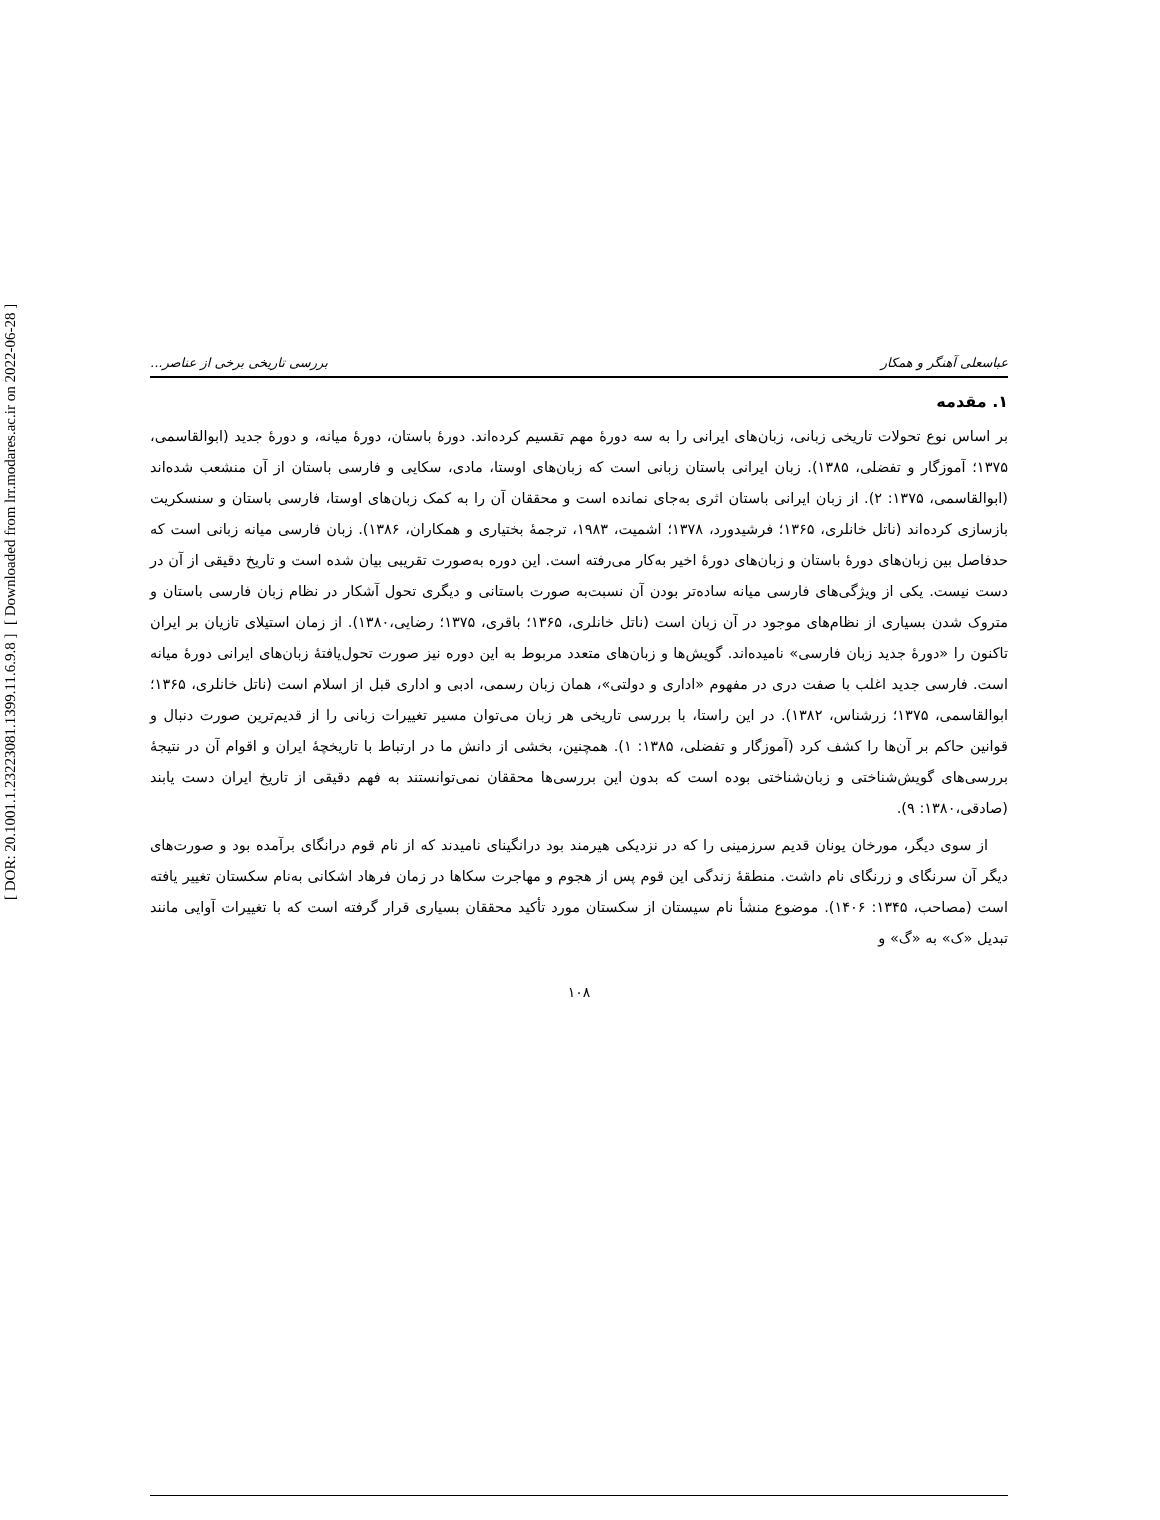[ DOR: 20.1001.1.23223081.1399.11.6.9.8 ]
[ Downloaded from lrr.modares.ac.ir on 2022-06-28 ]
عباسعلی آهنگر و همکار بررسی تاریخی برخی از عناصر...
۱. مقدمه
بر اساس نوع تحولات تاریخی زبانی، زبان‌های ایرانی را به سه دورهٔ مهم تقسیم کرده‌اند. دورهٔ باستان، دورهٔ میانه، و دورهٔ جدید (ابوالقاسمی، ۱۳۷۵؛ آموزگار و تفضلی، ۱۳۸۵). زبان ایرانی باستان زبانی است که زبان‌های اوستا، مادی، سکایی و فارسی باستان از آن منشعب شده‌اند (ابوالقاسمی، ۱۳۷۵: ۲). از زبان ایرانی باستان اثری به‌جای نمانده است و محققان آن را به کمک زبان‌های اوستا، فارسی باستان و سنسکریت بازسازی کرده‌اند (ناتل خانلری، ۱۳۶۵؛ فرشیدورد، ۱۳۷۸؛ اشمیت، ۱۹۸۳، ترجمهٔ بختیاری و همکاران، ۱۳۸۶). زبان فارسی میانه زبانی است که حدفاصل بین زبان‌های دورهٔ باستان و زبان‌های دورهٔ اخیر به‌کار می‌رفته است. این دوره به‌صورت تقریبی بیان شده است و تاریخ دقیقی از آن در دست نیست. یکی از ویژگی‌های فارسی میانه ساده‌تر بودن آن نسبت‌به صورت باستانی و دیگری تحول آشکار در نظام زبان فارسی باستان و متروک شدن بسیاری از نظام‌های موجود در آن زبان است (ناتل خانلری، ۱۳۶۵؛ باقری، ۱۳۷۵؛ رضایی،۱۳۸۰). از زمان استیلای تازیان بر ایران تاکنون را «دورهٔ جدید زبان فارسی» نامیده‌اند. گویش‌ها و زبان‌های متعدد مربوط به این دوره نیز صورت تحول‌یافتهٔ زبان‌های ایرانی دورهٔ میانه است. فارسی جدید اغلب با صفت دری در مفهوم «اداری و دولتی»، همان زبان رسمی، ادبی و اداری قبل از اسلام است (ناتل خانلری، ۱۳۶۵؛ ابوالقاسمی، ۱۳۷۵؛ زرشناس، ۱۳۸۲). در این راستا، با بررسی تاریخی هر زبان می‌توان مسیر تغییرات زبانی را از قدیم‌ترین صورت دنبال و قوانین حاکم بر آن‌ها را کشف کرد (آموزگار و تفضلی، ۱۳۸۵: ۱). همچنین، بخشی از دانش ما در ارتباط با تاریخچهٔ ایران و اقوام آن در نتیجهٔ بررسی‌های گویش‌شناختی و زبان‌شناختی بوده است که بدون این بررسی‌ها محققان نمی‌توانستند به فهم دقیقی از تاریخ ایران دست یابند (صادقی،۱۳۸۰: ۹).
از سوی دیگر، مورخان یونان قدیم سرزمینی را که در نزدیکی هیرمند بود درانگینای نامیدند که از نام قوم درانگای برآمده بود و صورت‌های دیگر آن سرنگای و زرنگای نام داشت. منطقهٔ زندگی این قوم پس از هجوم و مهاجرت سکاها در زمان فرهاد اشکانی به‌نام سکستان تغییر یافته است (مصاحب، ۱۳۴۵: ۱۴۰۶). موضوع منشأ نام سیستان از سکستان مورد تأکید محققان بسیاری قرار گرفته است که با تغییرات آوایی مانند تبدیل «ک» به «گ» و
۱۰۸